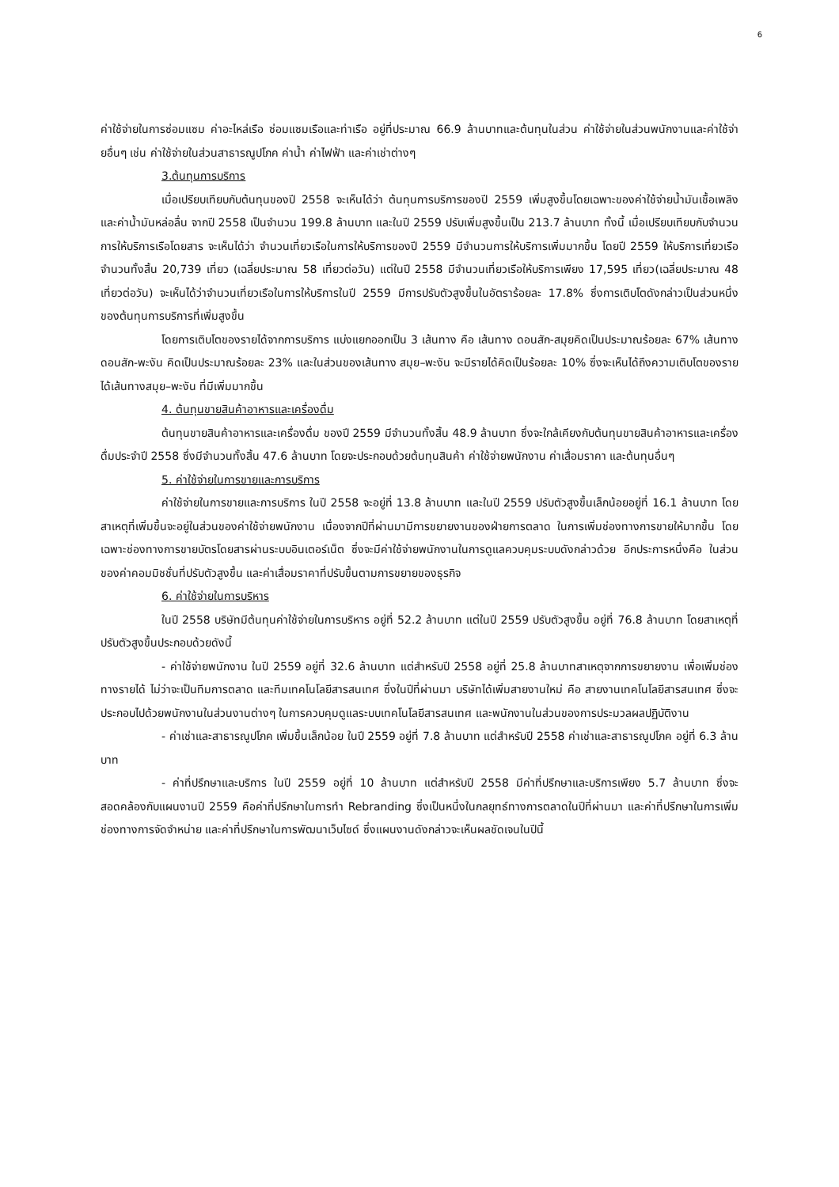6
ค่าใช้จ่ายในการซ่อมแซม ค่าอะไหล่เรือ ซ่อมแซมเรือและท่าเรือ อยู่ที่ประมาณ 66.9 ล้านบาทและต้นทุนในส่วน ค่าใช้จ่ายในส่วนพนักงานและค่าใช้จ่ายอื่นๆ เช่น ค่าใช้จ่ายในส่วนสาธารณูปโภค ค่าน้ำ ค่าไฟฟ้า และค่าเช่าต่างๆ
3.ต้นทุนการบริการ
เมื่อเปรียบเทียบกับต้นทุนของปี 2558 จะเห็นได้ว่า ต้นทุนการบริการของปี 2559 เพิ่มสูงขึ้นโดยเฉพาะของค่าใช้จ่ายน้ำมันเชื้อเพลิงและค่าน้ำมันหล่อลื่น จากปี 2558 เป็นจำนวน 199.8 ล้านบาท และในปี 2559 ปรับเพิ่มสูงขึ้นเป็น 213.7 ล้านบาท ทั้งนี้ เมื่อเปรียบเทียบกับจำนวนการให้บริการเรือโดยสาร จะเห็นได้ว่า จำนวนเที่ยวเรือในการให้บริการของปี 2559 มีจำนวนการให้บริการเพิ่มมากขึ้น โดยปี 2559 ให้บริการเที่ยวเรือจำนวนทั้งสิ้น 20,739 เที่ยว (เฉลี่ยประมาณ 58 เที่ยวต่อวัน) แต่ในปี 2558 มีจำนวนเที่ยวเรือให้บริการเพียง 17,595 เที่ยว(เฉลี่ยประมาณ 48 เที่ยวต่อวัน) จะเห็นได้ว่าจำนวนเที่ยวเรือในการให้บริการในปี 2559 มีการปรับตัวสูงขึ้นในอัตราร้อยละ 17.8% ซึ่งการเติบโตดังกล่าวเป็นส่วนหนึ่งของต้นทุนการบริการที่เพิ่มสูงขึ้น
โดยการเติบโตของรายได้จากการบริการ แบ่งแยกออกเป็น 3 เส้นทาง คือ เส้นทาง ดอนสัก-สมุยคิดเป็นประมาณร้อยละ 67% เส้นทางดอนสัก-พะงัน คิดเป็นประมาณร้อยละ 23% และในส่วนของเส้นทาง สมุย–พะงัน จะมีรายได้คิดเป็นร้อยละ 10% ซึ่งจะเห็นได้ถึงความเติบโตของรายได้เส้นทางสมุย–พะงัน ที่มีเพิ่มมากขึ้น
4. ต้นทุนขายสินค้าอาหารและเครื่องดื่ม
ต้นทุนขายสินค้าอาหารและเครื่องดื่ม ของปี 2559 มีจำนวนทั้งสิ้น 48.9 ล้านบาท ซึ่งจะใกล้เคียงกับต้นทุนขายสินค้าอาหารและเครื่องดื่มประจำปี 2558 ซึ่งมีจำนวนทั้งสิ้น 47.6 ล้านบาท โดยจะประกอบด้วยต้นทุนสินค้า ค่าใช้จ่ายพนักงาน ค่าเสื่อมราคา และต้นทุนอื่นๆ
5. ค่าใช้จ่ายในการขายและการบริการ
ค่าใช้จ่ายในการขายและการบริการ ในปี 2558 จะอยู่ที่ 13.8 ล้านบาท และในปี 2559 ปรับตัวสูงขึ้นเล็กน้อยอยู่ที่ 16.1 ล้านบาท โดยสาเหตุที่เพิ่มขึ้นจะอยู่ในส่วนของค่าใช้จ่ายพนักงาน เนื่องจากปีที่ผ่านมามีการขยายงานของฝ่ายการตลาด ในการเพิ่มช่องทางการขายให้มากขึ้น โดยเฉพาะช่องทางการขายบัตรโดยสารผ่านระบบอินเตอร์เน็ต ซึ่งจะมีค่าใช้จ่ายพนักงานในการดูแลควบคุมระบบดังกล่าวด้วย อีกประการหนึ่งคือ ในส่วนของค่าคอมมิชชั่นที่ปรับตัวสูงขึ้น และค่าเสื่อมราคาที่ปรับขึ้นตามการขยายของธุรกิจ
6. ค่าใช้จ่ายในการบริหาร
ในปี 2558 บริษัทมีต้นทุนค่าใช้จ่ายในการบริหาร อยู่ที่ 52.2 ล้านบาท แต่ในปี 2559 ปรับตัวสูงขึ้น อยู่ที่ 76.8 ล้านบาท โดยสาเหตุที่ปรับตัวสูงขึ้นประกอบด้วยดังนี้
- ค่าใช้จ่ายพนักงาน ในปี 2559 อยู่ที่ 32.6 ล้านบาท แต่สำหรับปี 2558 อยู่ที่ 25.8 ล้านบาทสาเหตุจากการขยายงาน เพื่อเพิ่มช่องทางรายได้ ไม่ว่าจะเป็นทีมการตลาด และทีมเทคโนโลยีสารสนเทศ ซึ่งในปีที่ผ่านมา บริษัทได้เพิ่มสายงานใหม่ คือ สายงานเทคโนโลยีสารสนเทศ ซึ่งจะประกอบไปด้วยพนักงานในส่วนงานต่างๆ ในการควบคุมดูแลระบบเทคโนโลยีสารสนเทศ และพนักงานในส่วนของการประมวลผลปฏิบัติงาน
- ค่าเช่าและสาธารณูปโภค เพิ่มขึ้นเล็กน้อย ในปี 2559 อยู่ที่ 7.8 ล้านบาท แต่สำหรับปี 2558 ค่าเช่าและสาธารณูปโภค อยู่ที่ 6.3 ล้านบาท
- ค่าที่ปรึกษาและบริการ ในปี 2559 อยู่ที่ 10 ล้านบาท แต่สำหรับปี 2558 มีค่าที่ปรึกษาและบริการเพียง 5.7 ล้านบาท ซึ่งจะสอดคล้องกับแผนงานปี 2559 คือค่าที่ปรึกษาในการทำ Rebranding ซึ่งเป็นหนึ่งในกลยุทธ์ทางการตลาดในปีที่ผ่านมา และค่าที่ปรึกษาในการเพิ่มช่องทางการจัดจำหน่าย และค่าที่ปรึกษาในการพัฒนาเว็บไซด์ ซึ่งแผนงานดังกล่าวจะเห็นผลชัดเจนในปีนี้